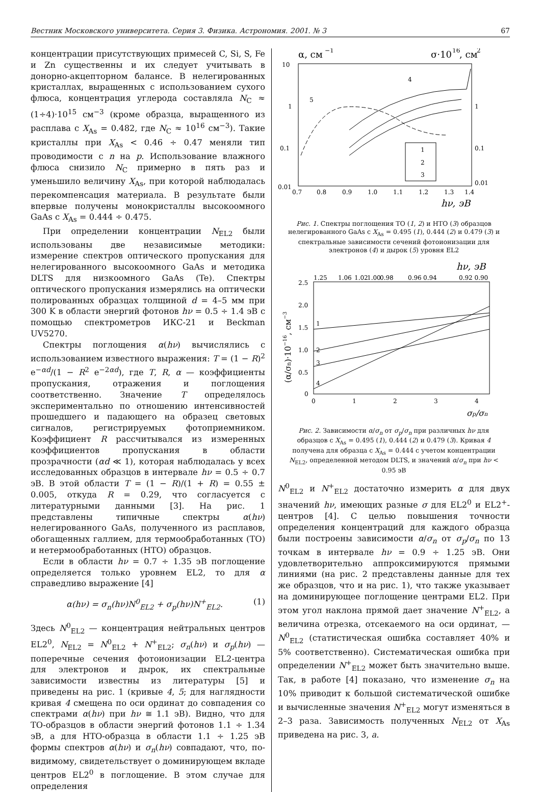Вестник Московского университета. Серия 3. Физика. Астрономия. 2001. № 3 67
концентрации присутствующих примесей C, Si, S, Fe и Zn существенны и их следует учитывать в донорно-акцепторном балансе. В нелегированных кристаллах, выращенных с использованием сухого флюса, концентрация углерода составляла N<sub>C</sub> ≈ (1÷4)·10<sup>15</sup> см<sup>−3</sup> (кроме образца, выращенного из расплава с X<sub>As</sub> = 0.482, где N<sub>C</sub> ≈ 10<sup>16</sup> см<sup>−3</sup>). Такие кристаллы при X<sub>As</sub> < 0.46 ÷ 0.47 меняли тип проводимости с n на p. Использование влажного флюса снизило N<sub>C</sub> примерно в пять раз и уменьшило величину X<sub>As</sub>, при которой наблюдалась перекомпенсация материала. В результате были впервые получены монокристаллы высокоомного GaAs с X<sub>As</sub> = 0.444 ÷ 0.475.
При определении концентрации N<sub>EL2</sub> были использованы две независимые методики: измерение спектров оптического пропускания для нелегированного высокоомного GaAs и методика DLTS для низкоомного GaAs (Te). Спектры оптического пропускания измерялись на оптически полированных образцах толщиной d = 4–5 мм при 300 K в области энергий фотонов hν = 0.5 ÷ 1.4 эВ с помощью спектрометров ИКС-21 и Beckman UV5270.
Спектры поглощения α(hν) вычислялись с использованием известного выражения: T = (1 − R)<sup>2</sup> e<sup>−αd</sup>/(1 − R<sup>2</sup> e<sup>−2αd</sup>), где T, R, α — коэффициенты пропускания, отражения и поглощения соответственно. Значение T определялось экспериментально по отношению интенсивностей прошедшего и падающего на образец световых сигналов, регистрируемых фотоприемником. Коэффициент R рассчитывался из измеренных коэффициентов пропускания в области прозрачности (αd ≪ 1), которая наблюдалась у всех исследованных образцов в интервале hν = 0.5 ÷ 0.7 эВ. В этой области T = (1 − R)/(1 + R) = 0.55 ± 0.005, откуда R = 0.29, что согласуется с литературными данными [3]. На рис. 1 представлены типичные спектры α(hν) нелегированного GaAs, полученного из расплавов, обогащенных галлием, для термообработанных (ТО) и нетермообработанных (НТО) образцов.
Если в области hν = 0.7 ÷ 1.35 эВ поглощение определяется только уровнем EL2, то для α справедливо выражение [4]
α(hν) = σ<sub>n</sub>(hν)N<sup>0</sup><sub>EL2</sub> + σ<sub>p</sub>(hν)N<sup>+</sup><sub>EL2</sub>. (1)
Здесь N<sup>0</sup><sub>EL2</sub> — концентрация нейтральных центров EL2<sup>0</sup>, N<sub>EL2</sub> = N<sup>0</sup><sub>EL2</sub> + N<sup>+</sup><sub>EL2</sub>; σ<sub>n</sub>(hν) и σ<sub>p</sub>(hν) — поперечные сечения фотоионизации EL2-центра для электронов и дырок, их спектральные зависимости известны из литературы [5] и приведены на рис. 1 (кривые 4, 5; для наглядности кривая 4 смещена по оси ординат до совпадения со спектрами α(hν) при hν ≅ 1.1 эВ). Видно, что для ТО-образцов в области энергий фотонов 1.1 ÷ 1.34 эВ, а для НТО-образца в области 1.1 ÷ 1.25 эВ формы спектров α(hν) и σ<sub>n</sub>(hν) совпадают, что, по-видимому, свидетельствует о доминирующем вкладе центров EL2<sup>0</sup> в поглощение. В этом случае для определения
α, см
−1
σ·10
16
, см
2
10
1
0.1
0.01
1
0.1
0.01
0.7
0.8
0.9
1.0
1.1
1.2
1.3
1.4
hν, эВ
1
2
3
4
5
Рис. 1. Спектры поглощения ТО (1, 2) и НТО (3) образцов нелегированного GaAs с X<sub>As</sub> = 0.495 (1), 0.444 (2) и 0.479 (3) и спектральные зависимости сечений фотоионизации для электронов (4) и дырок (5) уровня EL2
hν, эВ
1.25
1.06
1.02
1.00
0.98
0.96
0.94
0.92 0.90
2.5
2.0
1.5
1.0
0.5
0
0
1
2
3
4
σp/σn
(α/σn)·10−16, см−3
1
2
3
4
Рис. 2. Зависимости α/σ<sub>n</sub> от σ<sub>p</sub>/σ<sub>n</sub> при различных hν для образцов с X<sub>As</sub> = 0.495 (1), 0.444 (2) и 0.479 (3). Кривая 4 получена для образца с X<sub>As</sub> = 0.444 с учетом концентрации N<sub>EL2</sub>, определенной методом DLTS, и значений α/σ<sub>n</sub> при hν < 0.95 эВ
N<sup>0</sup><sub>EL2</sub> и N<sup>+</sup><sub>EL2</sub> достаточно измерить α для двух значений hν, имеющих разные σ для EL2<sup>0</sup> и EL2<sup>+</sup>-центров [4]. С целью повышения точности определения концентраций для каждого образца были построены зависимости α/σ<sub>n</sub> от σ<sub>p</sub>/σ<sub>n</sub> по 13 точкам в интервале hν = 0.9 ÷ 1.25 эВ. Они удовлетворительно аппроксимируются прямыми линиями (на рис. 2 представлены данные для тех же образцов, что и на рис. 1), что также указывает на доминирующее поглощение центрами EL2. При этом угол наклона прямой дает значение N<sup>+</sup><sub>EL2</sub>, а величина отрезка, отсекаемого на оси ординат, — N<sup>0</sup><sub>EL2</sub> (статистическая ошибка составляет 40% и 5% соответственно). Систематическая ошибка при определении N<sup>+</sup><sub>EL2</sub> может быть значительно выше. Так, в работе [4] показано, что изменение σ<sub>n</sub> на 10% приводит к большой систематической ошибке и вычисленные значения N<sup>+</sup><sub>EL2</sub> могут изменяться в 2–3 раза. Зависимость полученных N<sub>EL2</sub> от X<sub>As</sub> приведена на рис. 3, a.